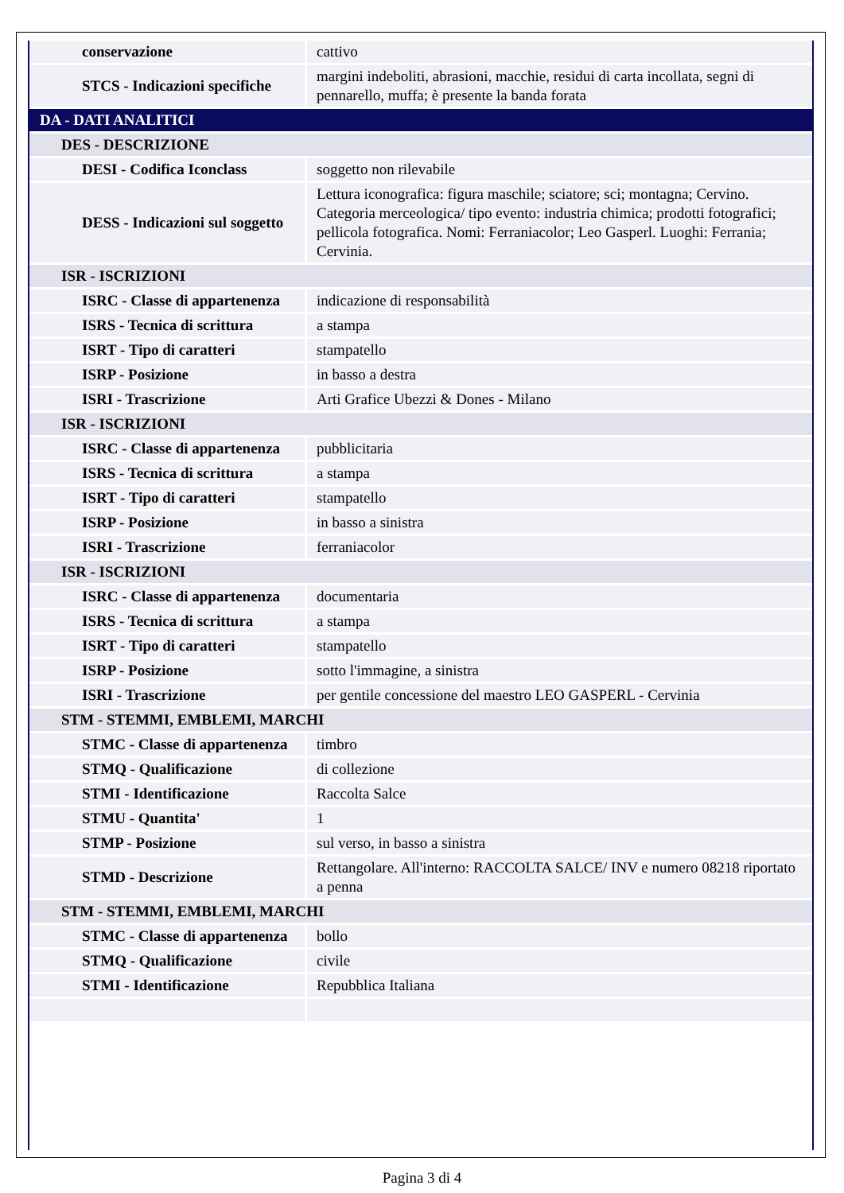| conservazione | cattivo |
| STCS - Indicazioni specifiche | margini indeboliti, abrasioni, macchie, residui di carta incollata, segni di pennarello, muffa; è presente la banda forata |
| DA - DATI ANALITICI | |
| DES - DESCRIZIONE | |
| DESI - Codifica Iconclass | soggetto non rilevabile |
| DESS - Indicazioni sul soggetto | Lettura iconografica: figura maschile; sciatore; sci; montagna; Cervino. Categoria merceologica/ tipo evento: industria chimica; prodotti fotografici; pellicola fotografica. Nomi: Ferraniacolor; Leo Gasperl. Luoghi: Ferrania; Cervinia. |
| ISR - ISCRIZIONI | |
| ISRC - Classe di appartenenza | indicazione di responsabilità |
| ISRS - Tecnica di scrittura | a stampa |
| ISRT - Tipo di caratteri | stampatello |
| ISRP - Posizione | in basso a destra |
| ISRI - Trascrizione | Arti Grafice Ubezzi & Dones - Milano |
| ISR - ISCRIZIONI | |
| ISRC - Classe di appartenenza | pubblicitaria |
| ISRS - Tecnica di scrittura | a stampa |
| ISRT - Tipo di caratteri | stampatello |
| ISRP - Posizione | in basso a sinistra |
| ISRI - Trascrizione | ferraniacolor |
| ISR - ISCRIZIONI | |
| ISRC - Classe di appartenenza | documentaria |
| ISRS - Tecnica di scrittura | a stampa |
| ISRT - Tipo di caratteri | stampatello |
| ISRP - Posizione | sotto l'immagine, a sinistra |
| ISRI - Trascrizione | per gentile concessione del maestro LEO GASPERL - Cervinia |
| STM - STEMMI, EMBLEMI, MARCHI | |
| STMC - Classe di appartenenza | timbro |
| STMQ - Qualificazione | di collezione |
| STMI - Identificazione | Raccolta Salce |
| STMU - Quantita' | 1 |
| STMP - Posizione | sul verso, in basso a sinistra |
| STMD - Descrizione | Rettangolare. All'interno: RACCOLTA SALCE/ INV e numero 08218 riportato a penna |
| STM - STEMMI, EMBLEMI, MARCHI | |
| STMC - Classe di appartenenza | bollo |
| STMQ - Qualificazione | civile |
| STMI - Identificazione | Repubblica Italiana |
Pagina 3 di 4